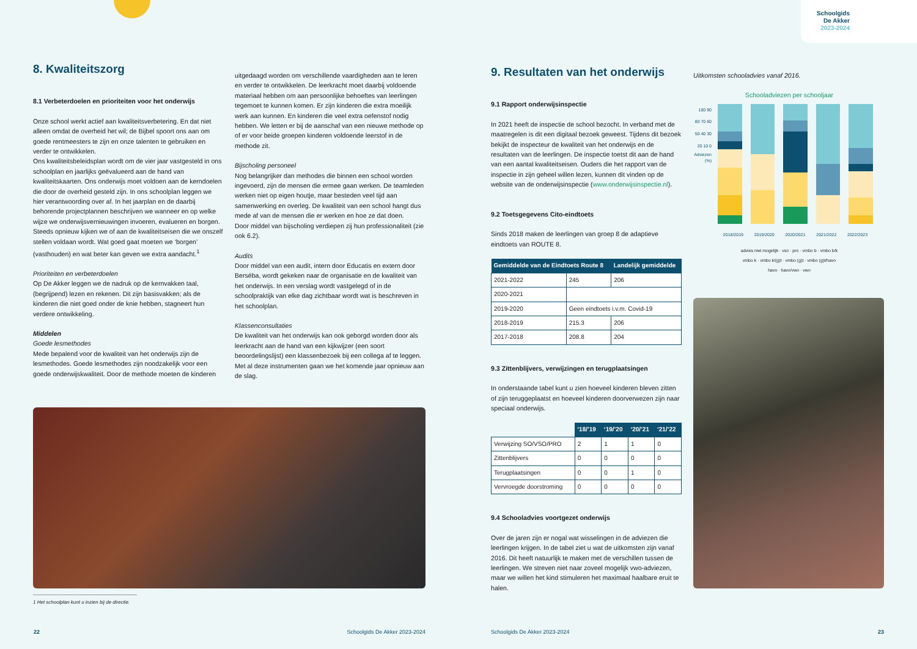8. Kwaliteitszorg
8.1 Verbeterdoelen en prioriteiten voor het onderwijs
Onze school werkt actief aan kwaliteitsverbetering. En dat niet alleen omdat de overheid het wil; de Bijbel spoort ons aan om goede rentmeesters te zijn en onze talenten te gebruiken en verder te ontwikkelen.
Ons kwaliteitsbeleidsplan wordt om de vier jaar vastgesteld in ons schoolplan en jaarlijks geëvalueerd aan de hand van kwaliteitskaarten. Ons onderwijs moet voldoen aan de kerndoelen die door de overheid gesteld zijn. In ons schoolplan leggen we hier verantwoording over af. In het jaarplan en de daarbij behorende projectplannen beschrijven we wanneer en op welke wijze we onderwijsvernieuwingen invoeren, evalueren en borgen. Steeds opnieuw kijken we of aan de kwaliteitseisen die we onszelf stellen voldaan wordt. Wat goed gaat moeten we ‘borgen’ (vasthouden) en wat beter kan geven we extra aandacht.<sup>1</sup>
Prioriteiten en verbeterdoelen
Op De Akker leggen we de nadruk op de kernvakken taal, (begrijpend) lezen en rekenen. Dit zijn basisvakken; als de kinderen die niet goed onder de knie hebben, stagneert hun verdere ontwikkeling.
Middelen
Goede lesmethodes
Mede bepalend voor de kwaliteit van het onderwijs zijn de lesmethodes. Goede lesmethodes zijn noodzakelijk voor een goede onderwijskwaliteit. Door de methode moeten de kinderen
uitgedaagd worden om verschillende vaardigheden aan te leren en verder te ontwikkelen. De leerkracht moet daarbij voldoende materiaal hebben om aan persoonlijke behoeftes van leerlingen tegemoet te kunnen komen. Er zijn kinderen die extra moeilijk werk aan kunnen. En kinderen die veel extra oefenstof nodig hebben. We letten er bij de aanschaf van een nieuwe methode op of er voor beide groepen kinderen voldoende leerstof in de methode zit.
Bijscholing personeel
Nog belangrijker dan methodes die binnen een school worden ingevoerd, zijn de mensen die ermee gaan werken. De teamleden werken niet op eigen houtje, maar besteden veel tijd aan samenwerking en overleg. De kwaliteit van een school hangt dus mede af van de mensen die er werken en hoe ze dat doen.
Door middel van bijscholing verdiepen zij hun professionaliteit (zie ook 6.2).
Audits
Door middel van een audit, intern door Educatis en extern door Berséba, wordt gekeken naar de organisatie en de kwaliteit van het onderwijs. In een verslag wordt vastgelegd of in de schoolpraktijk van elke dag zichtbaar wordt wat is beschreven in het schoolplan.
Klassenconsultaties
De kwaliteit van het onderwijs kan ook geborgd worden door als leerkracht aan de hand van een kijkwijzer (een soort beoordelingslijst) een klassenbezoek bij een collega af te leggen. Met al deze instrumenten gaan we het komende jaar opnieuw aan de slag.
1 Het schoolplan kunt u inzien bij de directie.
22 Schoolgids De Akker 2023-2024
Schoolgids
De Akker
2023-2024
9. Resultaten van het onderwijs
9.1 Rapport onderwijsinspectie
In 2021 heeft de inspectie de school bezocht. In verband met de maatregelen is dit een digitaal bezoek geweest. Tijdens dit bezoek bekijkt de inspecteur de kwaliteit van het onderwijs en de resultaten van de leerlingen. De inspectie toetst dit aan de hand van een aantal kwaliteitseisen. Ouders die het rapport van de inspectie in zijn geheel willen lezen, kunnen dit vinden op de website van de onderwijsinspectie (www.onderwijsinspectie.nl).
9.2 Toetsgegevens Cito-eindtoets
Sinds 2018 maken de leerlingen van groep 8 de adaptieve eindtoets van ROUTE 8.
| Gemiddelde van de Eindtoets Route 8 | | Landelijk gemiddelde |
| --- | --- | --- |
| 2021-2022 | 245 | 206 |
| 2020-2021 | | |
| 2019-2020 | Geen eindtoets i.v.m. Covid-19 | |
| 2018-2019 | 215.3 | 206 |
| 2017-2018 | 208.8 | 204 |
9.3 Zittenblijvers, verwijzingen en terugplaatsingen
In onderstaande tabel kunt u zien hoeveel kinderen bleven zitten of zijn teruggeplaatst en hoeveel kinderen doorverwezen zijn naar speciaal onderwijs.
| | ‘18/’19 | ‘19/’20 | ‘20/’21 | ‘21/’22 |
| --- | --- | --- | --- | --- |
| Verwijzing SO/VSO/PRO | 2 | 1 | 1 | 0 |
| Zittenblijvers | 0 | 0 | 0 | 0 |
| Terugplaatsingen | 0 | 0 | 1 | 0 |
| Vervroegde doorstroming | 0 | 0 | 0 | 0 |
9.4 Schooladvies voortgezet onderwijs
Over de jaren zijn er nogal wat wisselingen in de adviezen die leerlingen krijgen. In de tabel ziet u wat de uitkomsten zijn vanaf 2016. Dit heeft natuurlijk te maken met de verschillen tussen de leerlingen. We streven niet naar zoveel mogelijk vwo-adviezen, maar we willen het kind stimuleren het maximaal haalbare eruit te halen.
Uitkomsten schooladvies vanaf 2016.
Schooladviezen per schooljaar
100 90 80 70 60 50 40 30 20 10 0
Adviezen (%)
2018/2019 2019/2020 2020/2021 2021/2022 2022/2023
advies niet mogelijk · vso · pro · vmbo b · vmbo b/k
vmbo k · vmbo k/(g)t · vmbo (g)t · vmbo (g)t/havo
havo · havo/vwo · vwo
Schoolgids De Akker 2023-2024 23